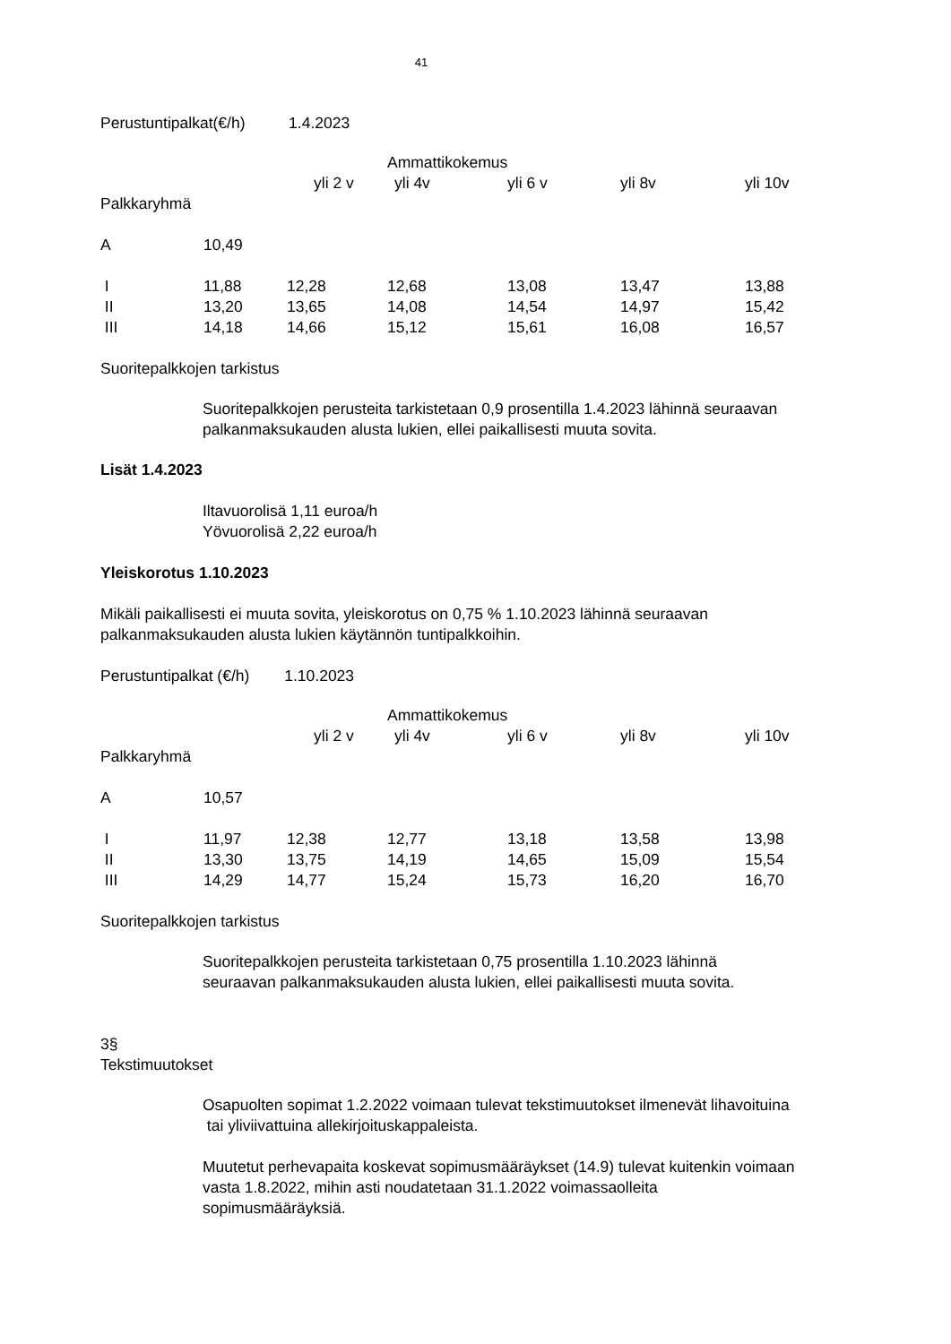41
Perustuntipalkat(€/h) 1.4.2023
| | | | Ammattikokemus | | | |
| | | yli 2 v | yli 4v | yli 6 v | yli 8v | yli 10v |
| Palkkaryhmä | | | | | | |
| A | 10,49 | | | | | |
| I | 11,88 | 12,28 | 12,68 | 13,08 | 13,47 | 13,88 |
| II | 13,20 | 13,65 | 14,08 | 14,54 | 14,97 | 15,42 |
| III | 14,18 | 14,66 | 15,12 | 15,61 | 16,08 | 16,57 |
Suoritepalkkojen tarkistus
Suoritepalkkojen perusteita tarkistetaan 0,9 prosentilla 1.4.2023 lähinnä seuraavan
palkanmaksukauden alusta lukien, ellei paikallisesti muuta sovita.
Lisät 1.4.2023
Iltavuorolisä 1,11 euroa/h
Yövuorolisä 2,22 euroa/h
Yleiskorotus 1.10.2023
Mikäli paikallisesti ei muuta sovita, yleiskorotus on 0,75 % 1.10.2023 lähinnä seuraavan
palkanmaksukauden alusta lukien käytännön tuntipalkkoihin.
Perustuntipalkat (€/h) 1.10.2023
| | | | Ammattikokemus | | | |
| | | yli 2 v | yli 4v | yli 6 v | yli 8v | yli 10v |
| Palkkaryhmä | | | | | | |
| A | 10,57 | | | | | |
| I | 11,97 | 12,38 | 12,77 | 13,18 | 13,58 | 13,98 |
| II | 13,30 | 13,75 | 14,19 | 14,65 | 15,09 | 15,54 |
| III | 14,29 | 14,77 | 15,24 | 15,73 | 16,20 | 16,70 |
Suoritepalkkojen tarkistus
Suoritepalkkojen perusteita tarkistetaan 0,75 prosentilla 1.10.2023 lähinnä
seuraavan palkanmaksukauden alusta lukien, ellei paikallisesti muuta sovita.
3§
Tekstimuutokset
Osapuolten sopimat 1.2.2022 voimaan tulevat tekstimuutokset ilmenevät lihavoituina
tai yliviivattuina allekirjoituskappaleista.
Muutetut perhevapaita koskevat sopimusmääräykset (14.9) tulevat kuitenkin voimaan
vasta 1.8.2022, mihin asti noudatetaan 31.1.2022 voimassaolleita
sopimusmääräyksiä.